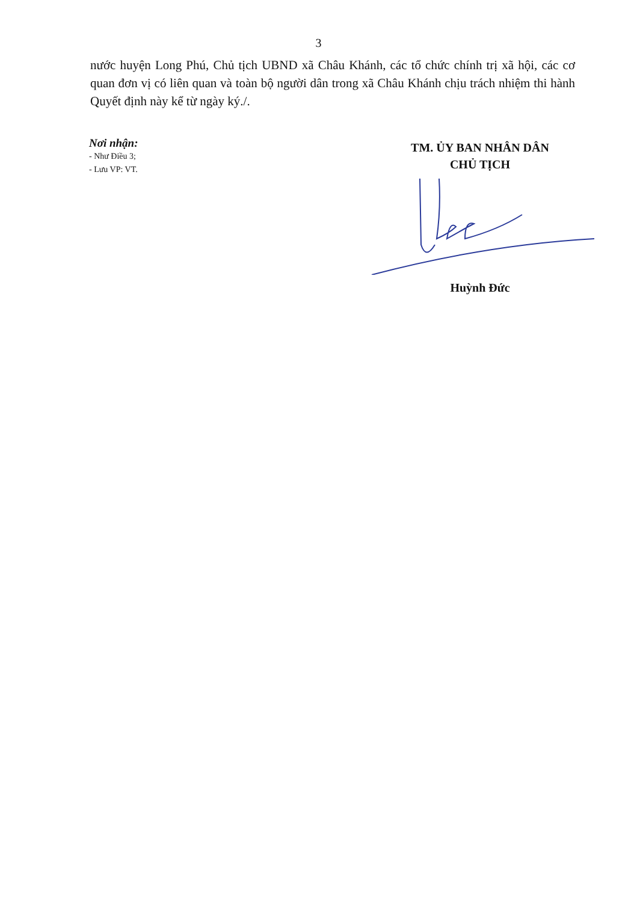3
nước huyện Long Phú, Chủ tịch UBND xã Châu Khánh, các tổ chức chính trị xã hội, các cơ quan đơn vị có liên quan và toàn bộ người dân trong xã Châu Khánh chịu trách nhiệm thi hành Quyết định này kể từ ngày ký./.
Nơi nhận:
- Như Điều 3;
- Lưu VP: VT.
TM. ỦY BAN NHÂN DÂN
CHỦ TỊCH
Huỳnh Đức